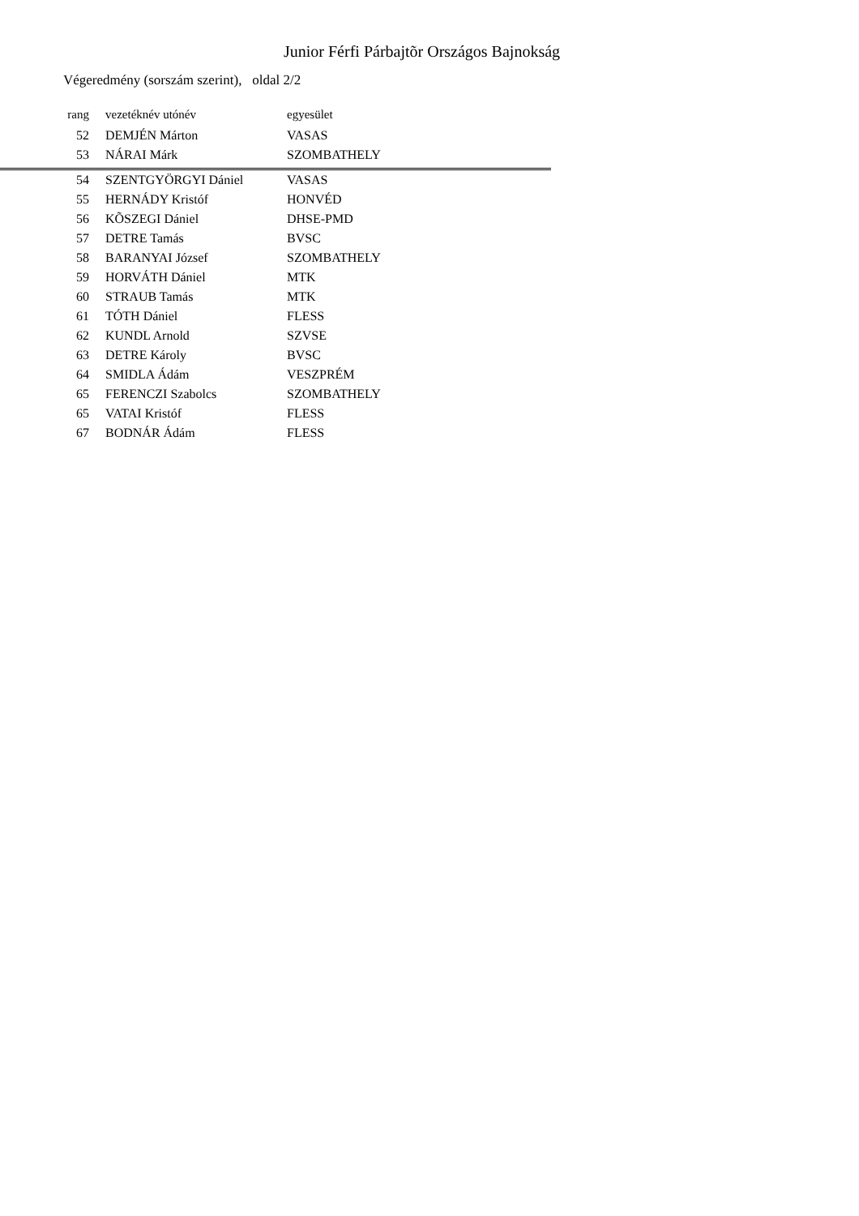Junior Férfi Párbajtõr Országos Bajnokság
Végeredmény (sorszám szerint), oldal 2/2
| rang | vezetéknév utónév | egyesület |
| --- | --- | --- |
| 52 | DEMJÉN Márton | VASAS |
| 53 | NÁRAI Márk | SZOMBATHELY |
| 54 | SZENTGYÖRGYI Dániel | VASAS |
| 55 | HERNÁDY Kristóf | HONVÉD |
| 56 | KÕSZEGI Dániel | DHSE-PMD |
| 57 | DETRE Tamás | BVSC |
| 58 | BARANYAI József | SZOMBATHELY |
| 59 | HORVÁTH Dániel | MTK |
| 60 | STRAUB Tamás | MTK |
| 61 | TÓTH Dániel | FLESS |
| 62 | KUNDL Arnold | SZVSE |
| 63 | DETRE Károly | BVSC |
| 64 | SMIDLA Ádám | VESZPRÉM |
| 65 | FERENCZI Szabolcs | SZOMBATHELY |
| 65 | VATAI Kristóf | FLESS |
| 67 | BODNÁR Ádám | FLESS |